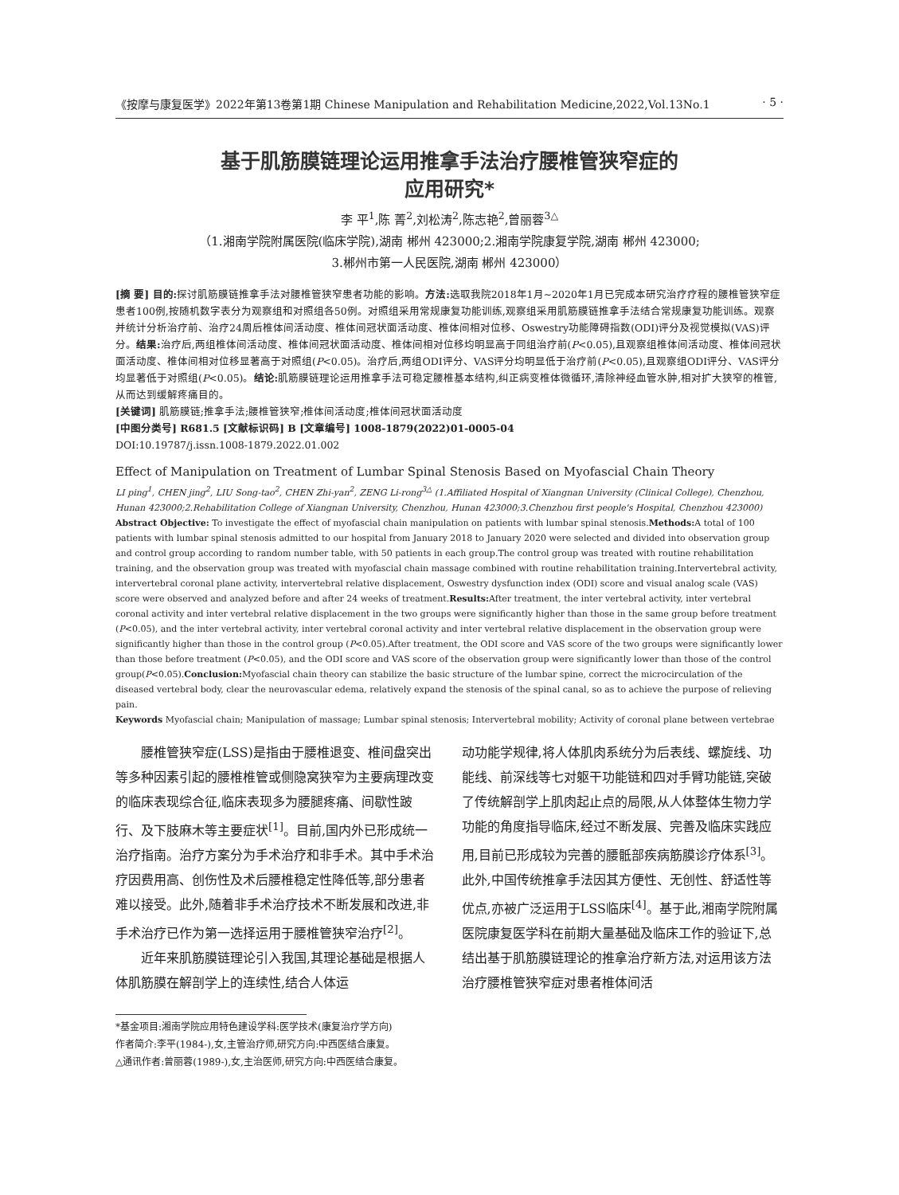《按摩与康复医学》2022年第13卷第1期 Chinese Manipulation and Rehabilitation Medicine,2022,Vol.13No.1 · 5 ·
基于肌筋膜链理论运用推拿手法治疗腰椎管狭窄症的
应用研究*
李 平<sup>1</sup>,陈 菁<sup>2</sup>,刘松涛<sup>2</sup>,陈志艳<sup>2</sup>,曾丽蓉<sup>3△</sup>
（1.湘南学院附属医院(临床学院),湖南 郴州 423000;2.湘南学院康复学院,湖南 郴州 423000;
3.郴州市第一人民医院,湖南 郴州 423000）
[摘 要] 目的: 探讨肌筋膜链推拿手法对腰椎管狭窄患者功能的影响。方法: 选取我院2018年1月~2020年1月已完成本研究治疗疗程的腰椎管狭窄症患者100例,按随机数字表分为观察组和对照组各50例。对照组采用常规康复功能训练,观察组采用肌筋膜链推拿手法结合常规康复功能训练。观察并统计分析治疗前、治疗24周后椎体间活动度、椎体间冠状面活动度、椎体间相对位移、Oswestry功能障碍指数(ODI)评分及视觉模拟(VAS)评分。结果: 治疗后,两组椎体间活动度、椎体间冠状面活动度、椎体间相对位移均明显高于同组治疗前(P<0.05),且观察组椎体间活动度、椎体间冠状面活动度、椎体间相对位移显著高于对照组(P<0.05)。治疗后,两组ODI评分、VAS评分均明显低于治疗前(P<0.05),且观察组ODI评分、VAS评分均显著低于对照组(P<0.05)。结论: 肌筋膜链理论运用推拿手法可稳定腰椎基本结构,纠正病变椎体微循环,清除神经血管水肿,相对扩大狭窄的椎管,从而达到缓解疼痛目的。
[关键词] 肌筋膜链;推拿手法;腰椎管狭窄;椎体间活动度;椎体间冠状面活动度
[中图分类号] R681.5 [文献标识码] B [文章编号] 1008-1879(2022)01-0005-04
DOI:10.19787/j.issn.1008-1879.2022.01.002
Effect of Manipulation on Treatment of Lumbar Spinal Stenosis Based on Myofascial Chain Theory
LI ping<sup>1</sup>, CHEN jing<sup>2</sup>, LIU Song-tao<sup>2</sup>, CHEN Zhi-yan<sup>2</sup>, ZENG Li-rong<sup>3△</sup> (1.Affiliated Hospital of Xiangnan University (Clinical College), Chenzhou, Hunan 423000;2.Rehabilitation College of Xiangnan University, Chenzhou, Hunan 423000;3.Chenzhou first people's Hospital, Chenzhou 423000)
Abstract Objective: To investigate the effect of myofascial chain manipulation on patients with lumbar spinal stenosis.Methods: A total of 100 patients with lumbar spinal stenosis admitted to our hospital from January 2018 to January 2020 were selected and divided into observation group and control group according to random number table, with 50 patients in each group.The control group was treated with routine rehabilitation training, and the observation group was treated with myofascial chain massage combined with routine rehabilitation training.Intervertebral activity, intervertebral coronal plane activity, intervertebral relative displacement, Oswestry dysfunction index (ODI) score and visual analog scale (VAS) score were observed and analyzed before and after 24 weeks of treatment.Results: After treatment, the inter vertebral activity, inter vertebral coronal activity and inter vertebral relative displacement in the two groups were significantly higher than those in the same group before treatment (P<0.05), and the inter vertebral activity, inter vertebral coronal activity and inter vertebral relative displacement in the observation group were significantly higher than those in the control group (P<0.05).After treatment, the ODI score and VAS score of the two groups were significantly lower than those before treatment (P<0.05), and the ODI score and VAS score of the observation group were significantly lower than those of the control group(P<0.05).Conclusion: Myofascial chain theory can stabilize the basic structure of the lumbar spine, correct the microcirculation of the diseased vertebral body, clear the neurovascular edema, relatively expand the stenosis of the spinal canal, so as to achieve the purpose of relieving pain.
Keywords Myofascial chain; Manipulation of massage; Lumbar spinal stenosis; Intervertebral mobility; Activity of coronal plane between vertebrae
腰椎管狭窄症(LSS)是指由于腰椎退变、椎间盘突出等多种因素引起的腰椎椎管或侧隐窝狭窄为主要病理改变的临床表现综合征,临床表现多为腰腿疼痛、间歇性跛行、及下肢麻木等主要症状<sup>[1]</sup>。目前,国内外已形成统一治疗指南。治疗方案分为手术治疗和非手术。其中手术治疗因费用高、创伤性及术后腰椎稳定性降低等,部分患者难以接受。此外,随着非手术治疗技术不断发展和改进,非手术治疗已作为第一选择运用于腰椎管狭窄治疗<sup>[2]</sup>。
近年来肌筋膜链理论引入我国,其理论基础是根据人体肌筋膜在解剖学上的连续性,结合人体运
*基金项目:湘南学院应用特色建设学科:医学技术(康复治疗学方向)
作者简介:李平(1984-),女,主管治疗师,研究方向:中西医结合康复。
△通讯作者:曾丽蓉(1989-),女,主治医师,研究方向:中西医结合康复。
动功能学规律,将人体肌肉系统分为后表线、螺旋线、功能线、前深线等七对躯干功能链和四对手臂功能链,突破了传统解剖学上肌肉起止点的局限,从人体整体生物力学功能的角度指导临床,经过不断发展、完善及临床实践应用,目前已形成较为完善的腰骶部疾病筋膜诊疗体系<sup>[3]</sup>。此外,中国传统推拿手法因其方便性、无创性、舒适性等优点,亦被广泛运用于LSS临床<sup>[4]</sup>。基于此,湘南学院附属医院康复医学科在前期大量基础及临床工作的验证下,总结出基于肌筋膜链理论的推拿治疗新方法,对运用该方法治疗腰椎管狭窄症对患者椎体间活